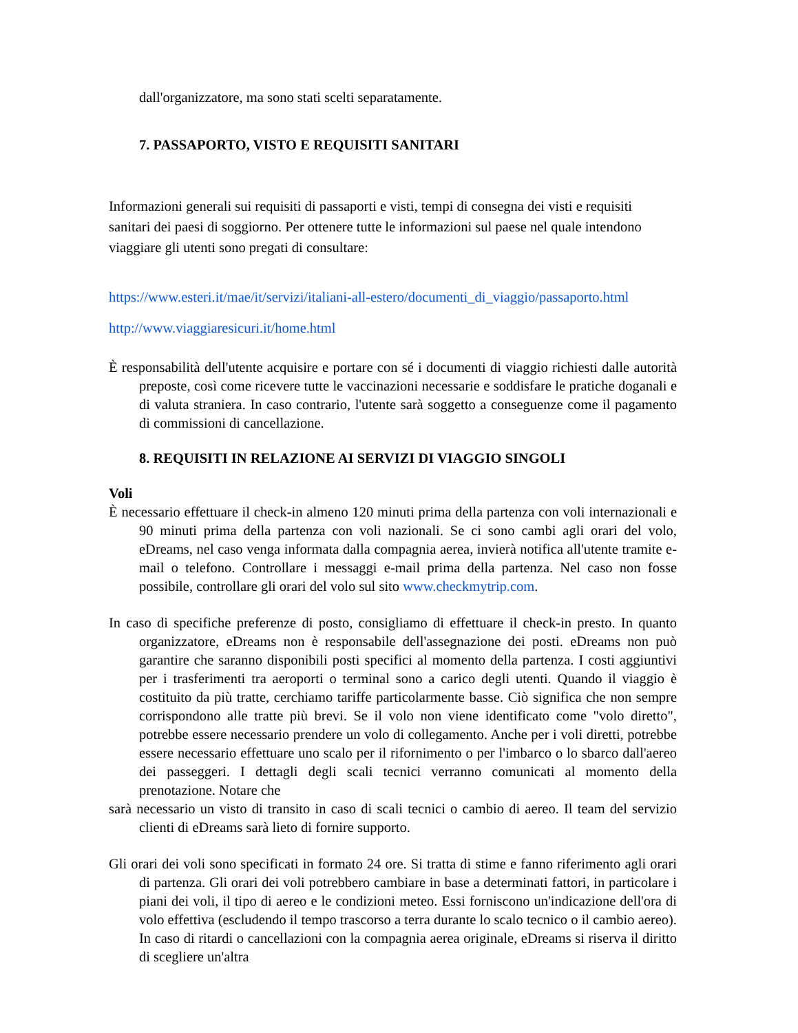dall'organizzatore, ma sono stati scelti separatamente.
7. PASSAPORTO, VISTO E REQUISITI SANITARI
Informazioni generali sui requisiti di passaporti e visti, tempi di consegna dei visti e requisiti sanitari dei paesi di soggiorno. Per ottenere tutte le informazioni sul paese nel quale intendono viaggiare gli utenti sono pregati di consultare:
https://www.esteri.it/mae/it/servizi/italiani-all-estero/documenti_di_viaggio/passaporto.html
http://www.viaggiaresicuri.it/home.html
È responsabilità dell'utente acquisire e portare con sé i documenti di viaggio richiesti dalle autorità preposte, così come ricevere tutte le vaccinazioni necessarie e soddisfare le pratiche doganali e di valuta straniera. In caso contrario, l'utente sarà soggetto a conseguenze come il pagamento di commissioni di cancellazione.
8. REQUISITI IN RELAZIONE AI SERVIZI DI VIAGGIO SINGOLI
Voli
È necessario effettuare il check-in almeno 120 minuti prima della partenza con voli internazionali e 90 minuti prima della partenza con voli nazionali. Se ci sono cambi agli orari del volo, eDreams, nel caso venga informata dalla compagnia aerea, invierà notifica all'utente tramite e-mail o telefono. Controllare i messaggi e-mail prima della partenza. Nel caso non fosse possibile, controllare gli orari del volo sul sito www.checkmytrip.com.
In caso di specifiche preferenze di posto, consigliamo di effettuare il check-in presto. In quanto organizzatore, eDreams non è responsabile dell'assegnazione dei posti. eDreams non può garantire che saranno disponibili posti specifici al momento della partenza. I costi aggiuntivi per i trasferimenti tra aeroporti o terminal sono a carico degli utenti. Quando il viaggio è costituito da più tratte, cerchiamo tariffe particolarmente basse. Ciò significa che non sempre corrispondono alle tratte più brevi. Se il volo non viene identificato come "volo diretto", potrebbe essere necessario prendere un volo di collegamento. Anche per i voli diretti, potrebbe essere necessario effettuare uno scalo per il rifornimento o per l'imbarco o lo sbarco dall'aereo dei passeggeri. I dettagli degli scali tecnici verranno comunicati al momento della prenotazione. Notare che
sarà necessario un visto di transito in caso di scali tecnici o cambio di aereo. Il team del servizio clienti di eDreams sarà lieto di fornire supporto.
Gli orari dei voli sono specificati in formato 24 ore. Si tratta di stime e fanno riferimento agli orari di partenza. Gli orari dei voli potrebbero cambiare in base a determinati fattori, in particolare i piani dei voli, il tipo di aereo e le condizioni meteo. Essi forniscono un'indicazione dell'ora di volo effettiva (escludendo il tempo trascorso a terra durante lo scalo tecnico o il cambio aereo). In caso di ritardi o cancellazioni con la compagnia aerea originale, eDreams si riserva il diritto di scegliere un'altra